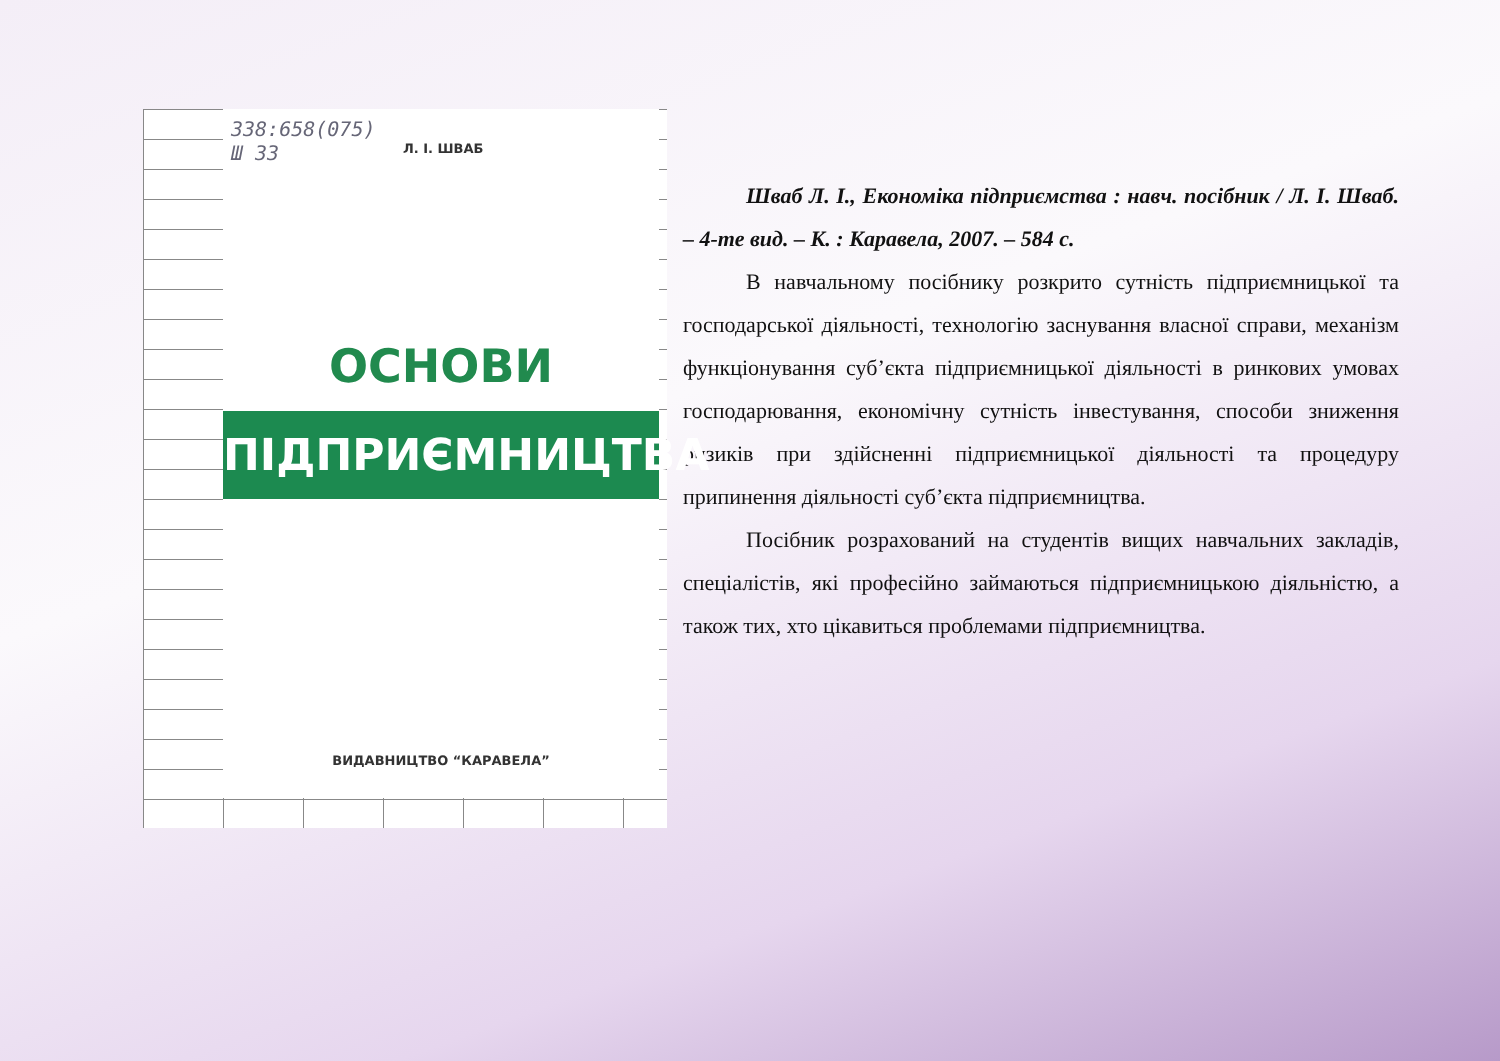338:658(075)
Ш 33
Л. І. ШВАБ
ОСНОВИ
ПІДПРИЄМНИЦТВА
ВИДАВНИЦТВО “КАРАВЕЛА”
Шваб Л. І., Економіка підприємства : навч. посібник / Л. І. Шваб. – 4-те вид. – К. : Каравела, 2007. – 584 с.
В навчальному посібнику розкрито сутність підприємницької та господарської діяльності, технологію заснування власної справи, механізм функціонування суб’єкта підприємницької діяльності в ринкових умовах господарювання, економічну сутність інвестування, способи зниження ризиків при здійсненні підприємницької діяльності та процедуру припинення діяльності суб’єкта підприємництва.
Посібник розрахований на студентів вищих навчальних закладів, спеціалістів, які професійно займаються підприємницькою діяльністю, а також тих, хто цікавиться проблемами підприємництва.